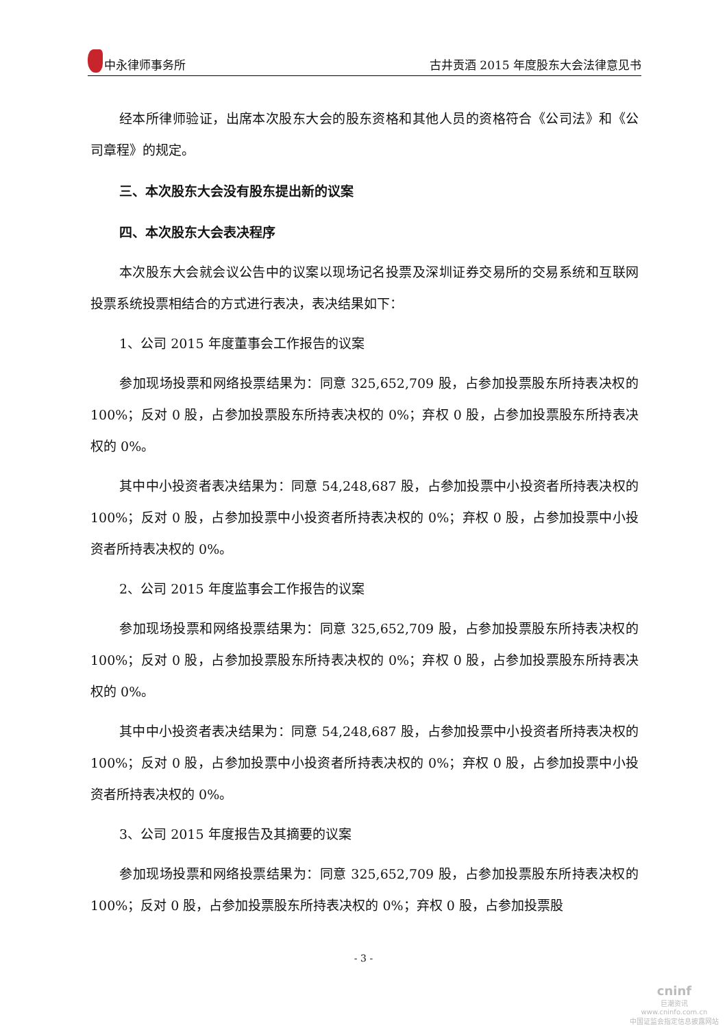中永律师事务所 古井贡酒 2015 年度股东大会法律意见书
经本所律师验证，出席本次股东大会的股东资格和其他人员的资格符合《公司法》和《公司章程》的规定。
三、本次股东大会没有股东提出新的议案
四、本次股东大会表决程序
本次股东大会就会议公告中的议案以现场记名投票及深圳证券交易所的交易系统和互联网投票系统投票相结合的方式进行表决，表决结果如下：
1、公司 2015 年度董事会工作报告的议案
参加现场投票和网络投票结果为：同意 325,652,709 股，占参加投票股东所持表决权的 100%；反对 0 股，占参加投票股东所持表决权的 0%；弃权 0 股，占参加投票股东所持表决权的 0%。
其中中小投资者表决结果为：同意 54,248,687 股，占参加投票中小投资者所持表决权的 100%；反对 0 股，占参加投票中小投资者所持表决权的 0%；弃权 0 股，占参加投票中小投资者所持表决权的 0%。
2、公司 2015 年度监事会工作报告的议案
参加现场投票和网络投票结果为：同意 325,652,709 股，占参加投票股东所持表决权的 100%；反对 0 股，占参加投票股东所持表决权的 0%；弃权 0 股，占参加投票股东所持表决权的 0%。
其中中小投资者表决结果为：同意 54,248,687 股，占参加投票中小投资者所持表决权的 100%；反对 0 股，占参加投票中小投资者所持表决权的 0%；弃权 0 股，占参加投票中小投资者所持表决权的 0%。
3、公司 2015 年度报告及其摘要的议案
参加现场投票和网络投票结果为：同意 325,652,709 股，占参加投票股东所持表决权的 100%；反对 0 股，占参加投票股东所持表决权的 0%；弃权 0 股，占参加投票股
- 3 -
cninf
巨潮资讯
www.cninfo.com.cn
中国证监会指定信息披露网站